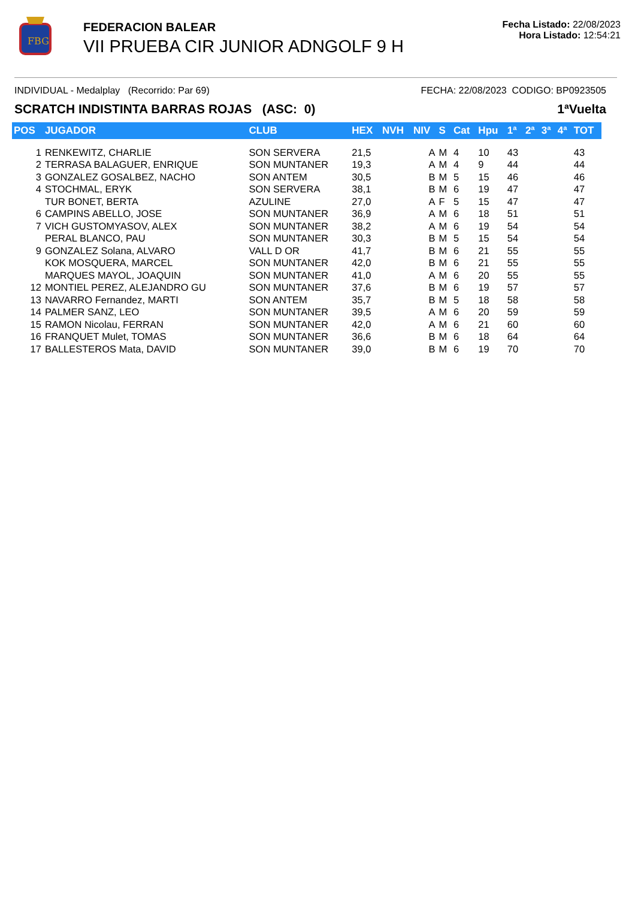FBG
FEDERACION BALEAR
VII PRUEBA CIR JUNIOR ADNGOLF 9 H
Fecha Listado: 22/08/2023
Hora Listado: 12:54:21
INDIVIDUAL - Medalplay (Recorrido: Par 69) FECHA: 22/08/2023 CODIGO: BP0923505
SCRATCH INDISTINTA BARRAS ROJAS (ASC: 0) 1ªVuelta
| POS | JUGADOR | CLUB | HEX | NVH | NIV | S | Cat | Hpu | 1ª | 2ª | 3ª | 4ª | TOT |
| --- | --- | --- | --- | --- | --- | --- | --- | --- | --- | --- | --- | --- | --- |
| 1 | RENKEWITZ, CHARLIE | SON SERVERA | 21,5 | | A | M | 4 | 10 | 43 | | | | 43 |
| 2 | TERRASA BALAGUER, ENRIQUE | SON MUNTANER | 19,3 | | A | M | 4 | 9 | 44 | | | | 44 |
| 3 | GONZALEZ GOSALBEZ, NACHO | SON ANTEM | 30,5 | | B | M | 5 | 15 | 46 | | | | 46 |
| 4 | STOCHMAL, ERYK | SON SERVERA | 38,1 | | B | M | 6 | 19 | 47 | | | | 47 |
| | TUR BONET, BERTA | AZULINE | 27,0 | | A | F | 5 | 15 | 47 | | | | 47 |
| 6 | CAMPINS ABELLO, JOSE | SON MUNTANER | 36,9 | | A | M | 6 | 18 | 51 | | | | 51 |
| 7 | VICH GUSTOMYASOV, ALEX | SON MUNTANER | 38,2 | | A | M | 6 | 19 | 54 | | | | 54 |
| | PERAL BLANCO, PAU | SON MUNTANER | 30,3 | | B | M | 5 | 15 | 54 | | | | 54 |
| 9 | GONZALEZ Solana, ALVARO | VALL D OR | 41,7 | | B | M | 6 | 21 | 55 | | | | 55 |
| | KOK MOSQUERA, MARCEL | SON MUNTANER | 42,0 | | B | M | 6 | 21 | 55 | | | | 55 |
| | MARQUES MAYOL, JOAQUIN | SON MUNTANER | 41,0 | | A | M | 6 | 20 | 55 | | | | 55 |
| 12 | MONTIEL PEREZ, ALEJANDRO GU | SON MUNTANER | 37,6 | | B | M | 6 | 19 | 57 | | | | 57 |
| 13 | NAVARRO Fernandez, MARTI | SON ANTEM | 35,7 | | B | M | 5 | 18 | 58 | | | | 58 |
| 14 | PALMER SANZ, LEO | SON MUNTANER | 39,5 | | A | M | 6 | 20 | 59 | | | | 59 |
| 15 | RAMON Nicolau, FERRAN | SON MUNTANER | 42,0 | | A | M | 6 | 21 | 60 | | | | 60 |
| 16 | FRANQUET Mulet, TOMAS | SON MUNTANER | 36,6 | | B | M | 6 | 18 | 64 | | | | 64 |
| 17 | BALLESTEROS Mata, DAVID | SON MUNTANER | 39,0 | | B | M | 6 | 19 | 70 | | | | 70 |